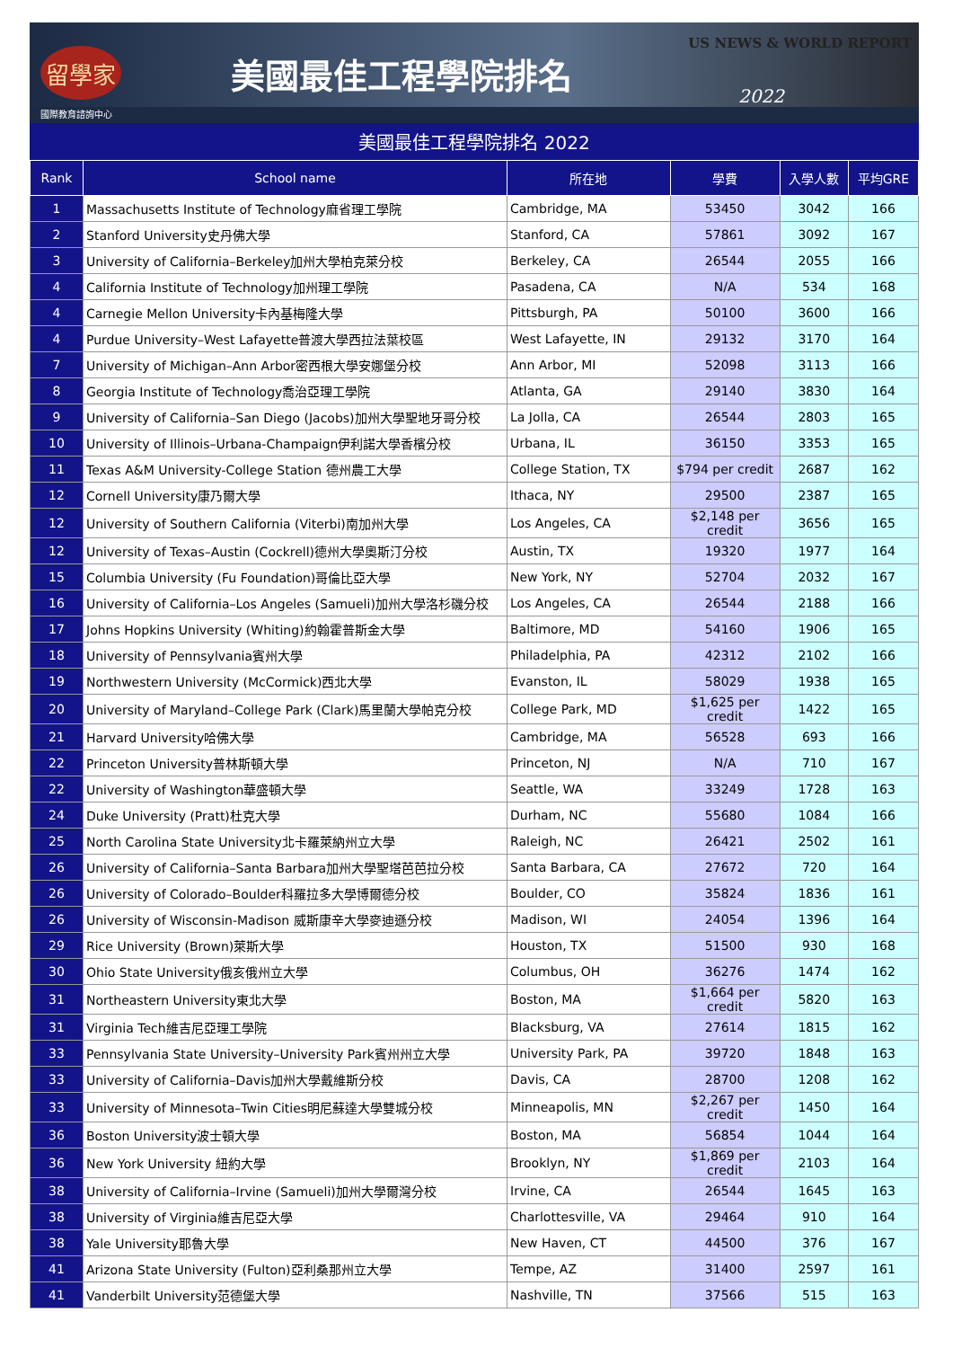留學家
美國最佳工程學院排名
US NEWS & WORLD REPORT
2022
國際教育諮詢中心
美國最佳工程學院排名 2022
| Rank | School name | 所在地 | 學費 | 入學人數 | 平均GRE |
| --- | --- | --- | --- | --- | --- |
| 1 | Massachusetts Institute of Technology麻省理工學院 | Cambridge, MA | 53450 | 3042 | 166 |
| 2 | Stanford University史丹佛大學 | Stanford, CA | 57861 | 3092 | 167 |
| 3 | University of California–Berkeley加州大學柏克萊分校 | Berkeley, CA | 26544 | 2055 | 166 |
| 4 | California Institute of Technology加州理工學院 | Pasadena, CA | N/A | 534 | 168 |
| 4 | Carnegie Mellon University卡內基梅隆大學 | Pittsburgh, PA | 50100 | 3600 | 166 |
| 4 | Purdue University–West Lafayette普渡大學西拉法葉校區 | West Lafayette, IN | 29132 | 3170 | 164 |
| 7 | University of Michigan–Ann Arbor密西根大學安娜堡分校 | Ann Arbor, MI | 52098 | 3113 | 166 |
| 8 | Georgia Institute of Technology喬治亞理工學院 | Atlanta, GA | 29140 | 3830 | 164 |
| 9 | University of California–San Diego (Jacobs)加州大學聖地牙哥分校 | La Jolla, CA | 26544 | 2803 | 165 |
| 10 | University of Illinois–Urbana-Champaign伊利諾大學香檳分校 | Urbana, IL | 36150 | 3353 | 165 |
| 11 | Texas A&M University-College Station 德州農工大學 | College Station, TX | $794 per credit | 2687 | 162 |
| 12 | Cornell University康乃爾大學 | Ithaca, NY | 29500 | 2387 | 165 |
| 12 | University of Southern California (Viterbi)南加州大學 | Los Angeles, CA | $2,148 per credit | 3656 | 165 |
| 12 | University of Texas–Austin (Cockrell)德州大學奧斯汀分校 | Austin, TX | 19320 | 1977 | 164 |
| 15 | Columbia University (Fu Foundation)哥倫比亞大學 | New York, NY | 52704 | 2032 | 167 |
| 16 | University of California–Los Angeles (Samueli)加州大學洛杉磯分校 | Los Angeles, CA | 26544 | 2188 | 166 |
| 17 | Johns Hopkins University (Whiting)約翰霍普斯金大學 | Baltimore, MD | 54160 | 1906 | 165 |
| 18 | University of Pennsylvania賓州大學 | Philadelphia, PA | 42312 | 2102 | 166 |
| 19 | Northwestern University (McCormick)西北大學 | Evanston, IL | 58029 | 1938 | 165 |
| 20 | University of Maryland–College Park (Clark)馬里蘭大學帕克分校 | College Park, MD | $1,625 per credit | 1422 | 165 |
| 21 | Harvard University哈佛大學 | Cambridge, MA | 56528 | 693 | 166 |
| 22 | Princeton University普林斯頓大學 | Princeton, NJ | N/A | 710 | 167 |
| 22 | University of Washington華盛頓大學 | Seattle, WA | 33249 | 1728 | 163 |
| 24 | Duke University (Pratt)杜克大學 | Durham, NC | 55680 | 1084 | 166 |
| 25 | North Carolina State University北卡羅萊納州立大學 | Raleigh, NC | 26421 | 2502 | 161 |
| 26 | University of California–Santa Barbara加州大學聖塔芭芭拉分校 | Santa Barbara, CA | 27672 | 720 | 164 |
| 26 | University of Colorado–Boulder科羅拉多大學博爾德分校 | Boulder, CO | 35824 | 1836 | 161 |
| 26 | University of Wisconsin-Madison 威斯康辛大學麥迪遜分校 | Madison, WI | 24054 | 1396 | 164 |
| 29 | Rice University (Brown)萊斯大學 | Houston, TX | 51500 | 930 | 168 |
| 30 | Ohio State University俄亥俄州立大學 | Columbus, OH | 36276 | 1474 | 162 |
| 31 | Northeastern University東北大學 | Boston, MA | $1,664 per credit | 5820 | 163 |
| 31 | Virginia Tech維吉尼亞理工學院 | Blacksburg, VA | 27614 | 1815 | 162 |
| 33 | Pennsylvania State University–University Park賓州州立大學 | University Park, PA | 39720 | 1848 | 163 |
| 33 | University of California–Davis加州大學戴維斯分校 | Davis, CA | 28700 | 1208 | 162 |
| 33 | University of Minnesota–Twin Cities明尼蘇達大學雙城分校 | Minneapolis, MN | $2,267 per credit | 1450 | 164 |
| 36 | Boston University波士頓大學 | Boston, MA | 56854 | 1044 | 164 |
| 36 | New York University 紐約大學 | Brooklyn, NY | $1,869 per credit | 2103 | 164 |
| 38 | University of California–Irvine (Samueli)加州大學爾灣分校 | Irvine, CA | 26544 | 1645 | 163 |
| 38 | University of Virginia維吉尼亞大學 | Charlottesville, VA | 29464 | 910 | 164 |
| 38 | Yale University耶魯大學 | New Haven, CT | 44500 | 376 | 167 |
| 41 | Arizona State University (Fulton)亞利桑那州立大學 | Tempe, AZ | 31400 | 2597 | 161 |
| 41 | Vanderbilt University范德堡大學 | Nashville, TN | 37566 | 515 | 163 |